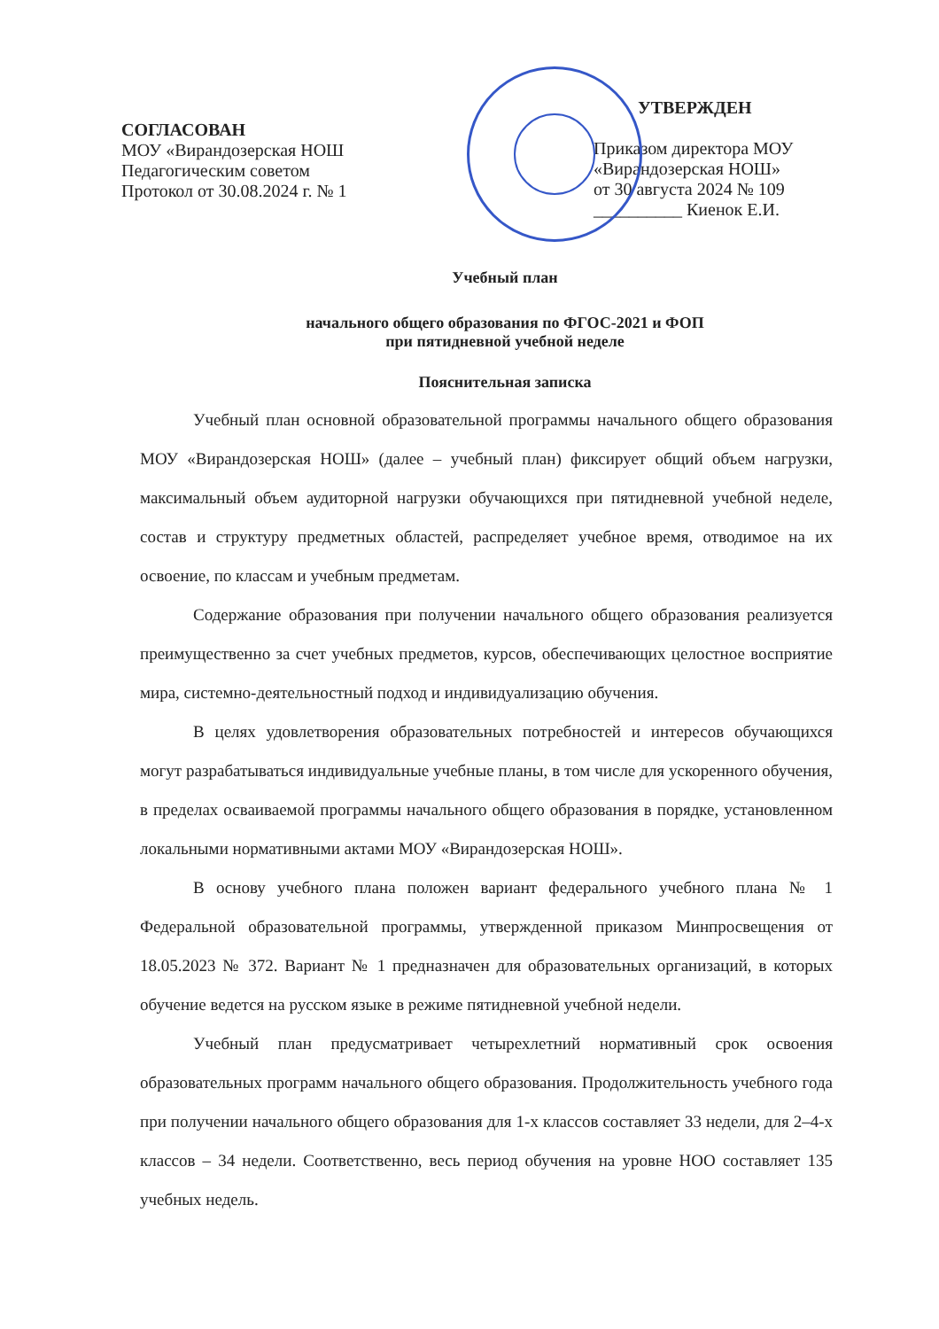СОГЛАСОВАН
МОУ «Вирандозерская НОШ
Педагогическим советом
Протокол от 30.08.2024 г. № 1
УТВЕРЖДЕН
Приказом директора МОУ
«Вирандозерская НОШ»
от 30 августа 2024 № 109
__________ Киенок Е.И.
Учебный план
начального общего образования по ФГОС-2021 и ФОП
при пятидневной учебной неделе
Пояснительная записка
Учебный план основной образовательной программы начального общего образования МОУ «Вирандозерская НОШ» (далее – учебный план) фиксирует общий объем нагрузки, максимальный объем аудиторной нагрузки обучающихся при пятидневной учебной неделе, состав и структуру предметных областей, распределяет учебное время, отводимое на их освоение, по классам и учебным предметам.
Содержание образования при получении начального общего образования реализуется преимущественно за счет учебных предметов, курсов, обеспечивающих целостное восприятие мира, системно-деятельностный подход и индивидуализацию обучения.
В целях удовлетворения образовательных потребностей и интересов обучающихся могут разрабатываться индивидуальные учебные планы, в том числе для ускоренного обучения, в пределах осваиваемой программы начального общего образования в порядке, установленном локальными нормативными актами МОУ «Вирандозерская НОШ».
В основу учебного плана положен вариант федерального учебного плана № 1 Федеральной образовательной программы, утвержденной приказом Минпросвещения от 18.05.2023 № 372. Вариант № 1 предназначен для образовательных организаций, в которых обучение ведется на русском языке в режиме пятидневной учебной недели.
Учебный план предусматривает четырехлетний нормативный срок освоения образовательных программ начального общего образования. Продолжительность учебного года при получении начального общего образования для 1-х классов составляет 33 недели, для 2–4-х классов – 34 недели. Соответственно, весь период обучения на уровне НОО составляет 135 учебных недель.